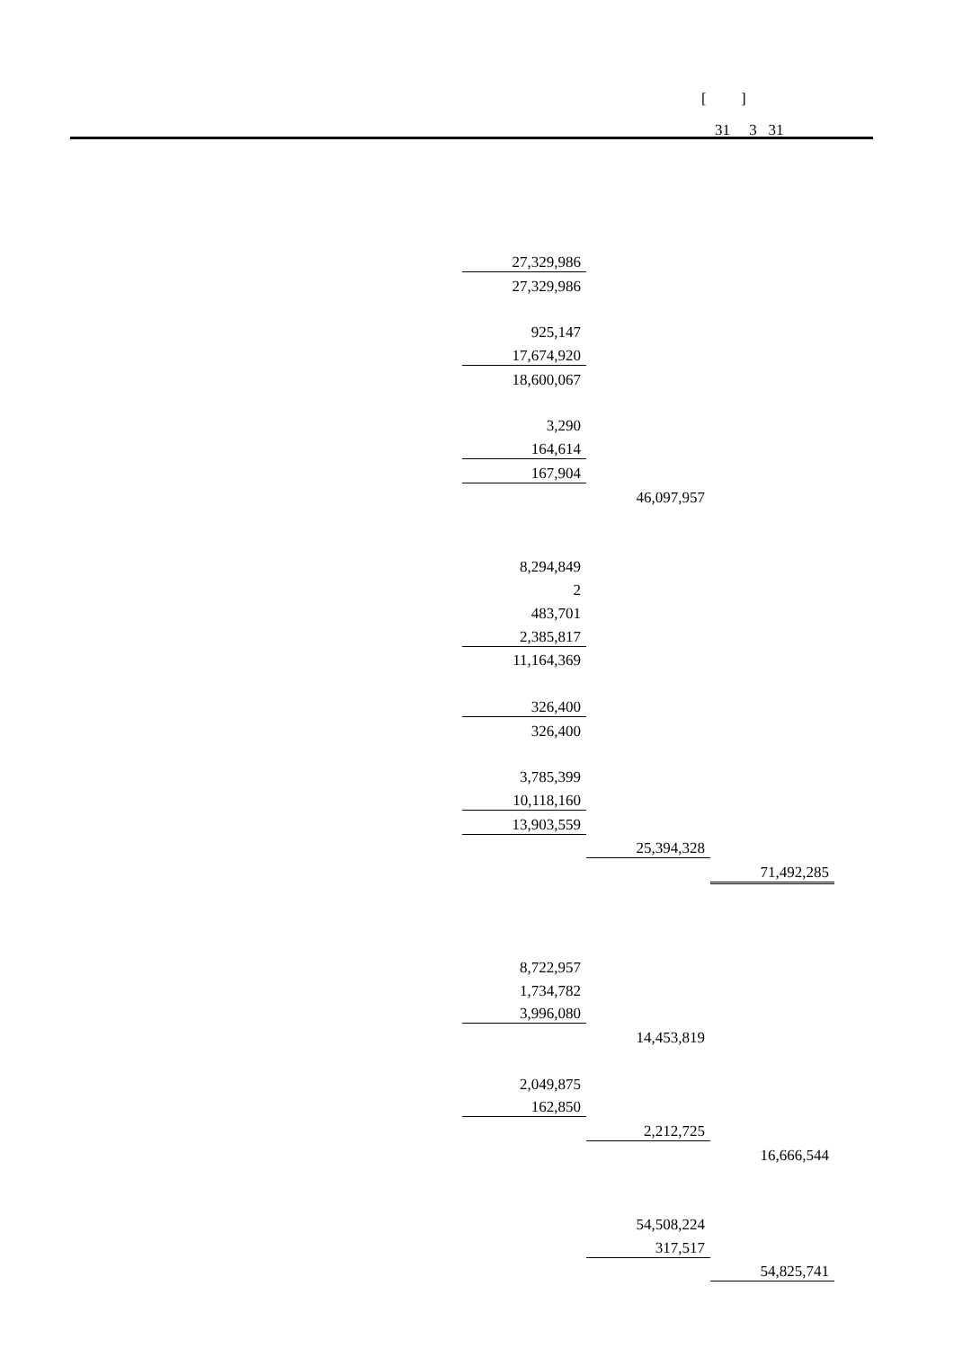[ ]
31 3 31
| 27,329,986 | | |
| 27,329,986 | | |
| 925,147 | | |
| 17,674,920 | | |
| 18,600,067 | | |
| 3,290 | | |
| 164,614 | | |
| 167,904 | | |
| | 46,097,957 | |
| 8,294,849 | | |
| 2 | | |
| 483,701 | | |
| 2,385,817 | | |
| 11,164,369 | | |
| 326,400 | | |
| 326,400 | | |
| 3,785,399 | | |
| 10,118,160 | | |
| 13,903,559 | | |
| | 25,394,328 | |
| | | 71,492,285 |
| 8,722,957 | | |
| 1,734,782 | | |
| 3,996,080 | | |
| | 14,453,819 | |
| 2,049,875 | | |
| 162,850 | | |
| | 2,212,725 | |
| | | 16,666,544 |
| | 54,508,224 | |
| | 317,517 | |
| | | 54,825,741 |